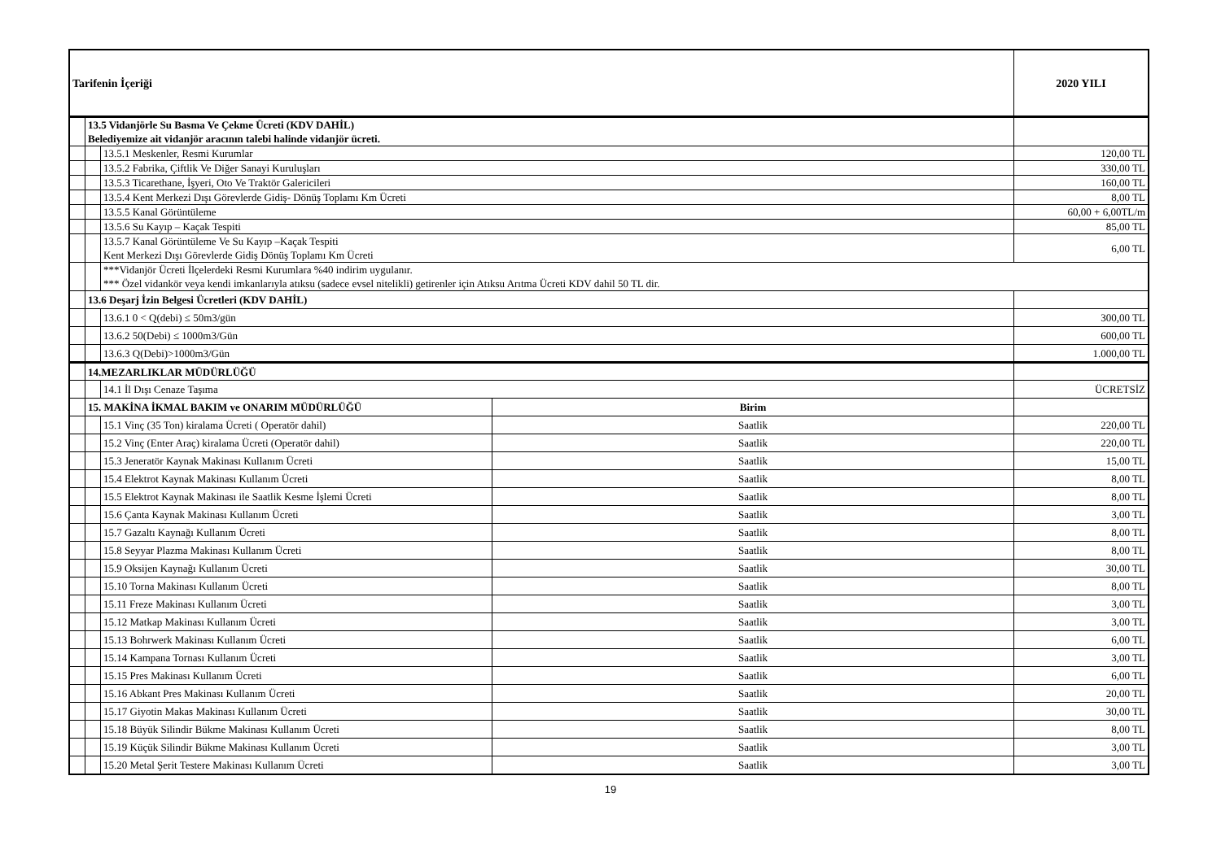| Tarifenin İçeriği | | | | 2020 YILI |
| | 13.5 Vidanjörle Su Basma Ve Çekme Ücreti (KDV DAHİL) Belediyemize ait vidanjör aracının talebi halinde vidanjör ücreti. | | | |
| | | 13.5.1 Meskenler, Resmi Kurumlar | | 120,00 TL |
| | | 13.5.2 Fabrika, Çiftlik Ve Diğer Sanayi Kuruluşları | | 330,00 TL |
| | | 13.5.3 Ticarethane, İşyeri, Oto Ve Traktör Galericileri | | 160,00 TL |
| | | 13.5.4 Kent Merkezi Dışı Görevlerde Gidiş- Dönüş Toplamı Km Ücreti | | 8,00 TL |
| | | 13.5.5 Kanal Görüntüleme | | 60,00 + 6,00TL/m |
| | | 13.5.6 Su Kayıp – Kaçak Tespiti | | 85,00 TL |
| | | 13.5.7 Kanal Görüntüleme Ve Su Kayıp –Kaçak Tespiti Kent Merkezi Dışı Görevlerde Gidiş Dönüş Toplamı Km Ücreti | | 6,00 TL |
| | | ***Vidanjör Ücreti İlçelerdeki Resmi Kurumlara %40 indirim uygulanır. *** Özel vidankör veya kendi imkanlarıyla atıksu (sadece evsel nitelikli) getirenler için Atıksu Arıtma Ücreti KDV dahil 50 TL dir. | | |
| | 13.6 Deşarj İzin Belgesi Ücretleri (KDV DAHİL) | | | |
| | | 13.6.1 0 < Q(debi) ≤ 50m3/gün | | 300,00 TL |
| | | 13.6.2 50(Debi) ≤ 1000m3/Gün | | 600,00 TL |
| | | 13.6.3 Q(Debi)>1000m3/Gün | | 1.000,00 TL |
| | 14.MEZARLIKLAR MÜDÜRLÜĞÜ | | | |
| | | 14.1 İl Dışı Cenaze Taşıma | | ÜCRETSİZ |
| | 15. MAKİNA İKMAL BAKIM ve ONARIM MÜDÜRLÜĞÜ | | Birim | |
| | | 15.1 Vinç (35 Ton) kiralama Ücreti ( Operatör dahil) | Saatlik | 220,00 TL |
| | | 15.2 Vinç (Enter Araç) kiralama Ücreti (Operatör dahil) | Saatlik | 220,00 TL |
| | | 15.3 Jeneratör Kaynak Makinası Kullanım Ücreti | Saatlik | 15,00 TL |
| | | 15.4 Elektrot Kaynak Makinası Kullanım Ücreti | Saatlik | 8,00 TL |
| | | 15.5 Elektrot Kaynak Makinası ile Saatlik Kesme İşlemi Ücreti | Saatlik | 8,00 TL |
| | | 15.6 Çanta Kaynak Makinası Kullanım Ücreti | Saatlik | 3,00 TL |
| | | 15.7 Gazaltı Kaynağı Kullanım Ücreti | Saatlik | 8,00 TL |
| | | 15.8 Seyyar Plazma Makinası Kullanım Ücreti | Saatlik | 8,00 TL |
| | | 15.9 Oksijen Kaynağı Kullanım Ücreti | Saatlik | 30,00 TL |
| | | 15.10 Torna Makinası Kullanım Ücreti | Saatlik | 8,00 TL |
| | | 15.11 Freze Makinası Kullanım Ücreti | Saatlik | 3,00 TL |
| | | 15.12 Matkap Makinası Kullanım Ücreti | Saatlik | 3,00 TL |
| | | 15.13 Bohrwerk Makinası Kullanım Ücreti | Saatlik | 6,00 TL |
| | | 15.14 Kampana Tornası Kullanım Ücreti | Saatlik | 3,00 TL |
| | | 15.15 Pres Makinası Kullanım Ücreti | Saatlik | 6,00 TL |
| | | 15.16 Abkant Pres Makinası Kullanım Ücreti | Saatlik | 20,00 TL |
| | | 15.17 Giyotin Makas Makinası Kullanım Ücreti | Saatlik | 30,00 TL |
| | | 15.18 Büyük Silindir Bükme Makinası Kullanım Ücreti | Saatlik | 8,00 TL |
| | | 15.19 Küçük Silindir Bükme Makinası Kullanım Ücreti | Saatlik | 3,00 TL |
| | | 15.20 Metal Şerit Testere Makinası Kullanım Ücreti | Saatlik | 3,00 TL |
19